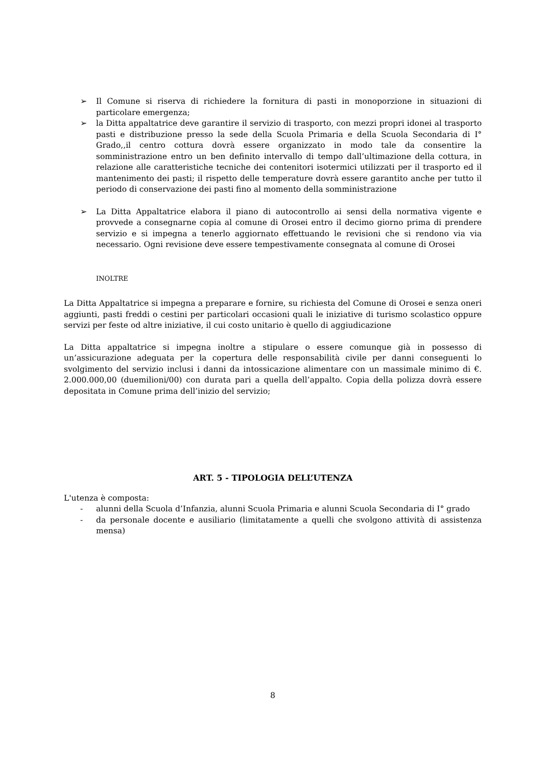➢ Il Comune si riserva di richiedere la fornitura di pasti in monoporzione in situazioni di particolare emergenza;
➢ la Ditta appaltatrice deve garantire il servizio di trasporto, con mezzi propri idonei al trasporto pasti e distribuzione presso la sede della Scuola Primaria e della Scuola Secondaria di I° Grado,,il centro cottura dovrà essere organizzato in modo tale da consentire la somministrazione entro un ben definito intervallo di tempo dall’ultimazione della cottura, in relazione alle caratteristiche tecniche dei contenitori isotermici utilizzati per il trasporto ed il mantenimento dei pasti; il rispetto delle temperature dovrà essere garantito anche per tutto il periodo di conservazione dei pasti fino al momento della somministrazione
➢ La Ditta Appaltatrice elabora il piano di autocontrollo ai sensi della normativa vigente e provvede a consegnarne copia al comune di Orosei entro il decimo giorno prima di prendere servizio e si impegna a tenerlo aggiornato effettuando le revisioni che si rendono via via necessario. Ogni revisione deve essere tempestivamente consegnata al comune di Orosei
INOLTRE
La Ditta Appaltatrice si impegna a preparare e fornire, su richiesta del Comune di Orosei e senza oneri aggiunti, pasti freddi o cestini per particolari occasioni quali le iniziative di turismo scolastico oppure servizi per feste od altre iniziative, il cui costo unitario è quello di aggiudicazione
La Ditta appaltatrice si impegna inoltre a stipulare o essere comunque già in possesso di un’assicurazione adeguata per la copertura delle responsabilità civile per danni conseguenti lo svolgimento del servizio inclusi i danni da intossicazione alimentare con un massimale minimo di €. 2.000.000,00 (duemilioni/00) con durata pari a quella dell’appalto. Copia della polizza dovrà essere depositata in Comune prima dell’inizio del servizio;
ART. 5 - TIPOLOGIA DELL’UTENZA
L'utenza è composta:
- alunni della Scuola d’Infanzia, alunni Scuola Primaria e alunni Scuola Secondaria di I° grado
- da personale docente e ausiliario (limitatamente a quelli che svolgono attività di assistenza mensa)
8